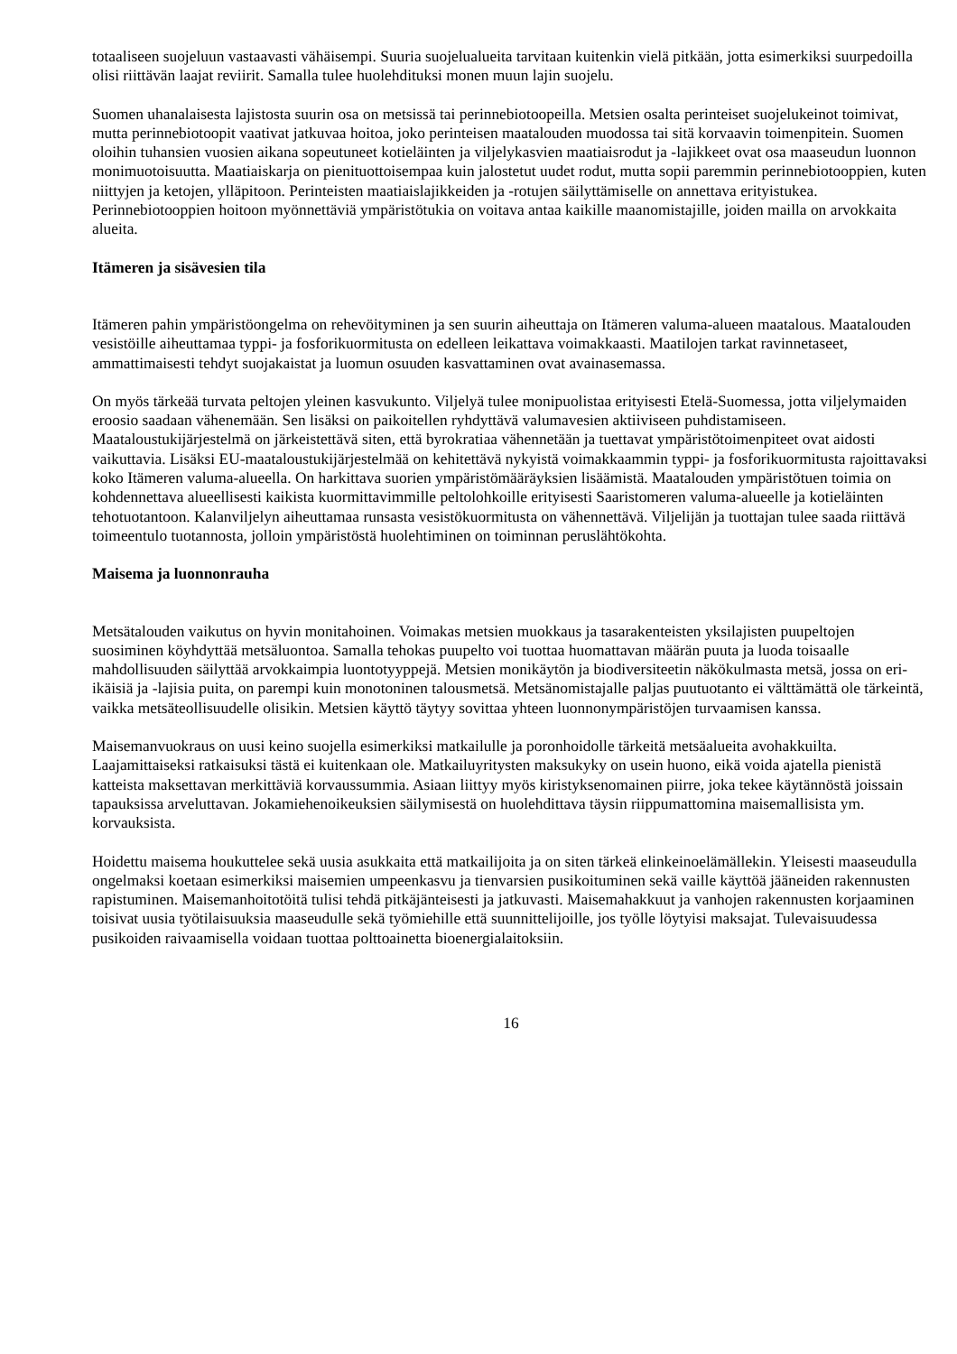totaaliseen suojeluun vastaavasti vähäisempi. Suuria suojelualueita tarvitaan kuitenkin vielä pitkään, jotta esimerkiksi suurpedoilla olisi riittävän laajat reviirit. Samalla tulee huolehdituksi monen muun lajin suojelu.
Suomen uhanalaisesta lajistosta suurin osa on metsissä tai perinnebiotoopeilla. Metsien osalta perinteiset suojelukeinot toimivat, mutta perinnebiotoopit vaativat jatkuvaa hoitoa, joko perinteisen maatalouden muodossa tai sitä korvaavin toimenpitein. Suomen oloihin tuhansien vuosien aikana sopeutuneet kotieläinten ja viljelykasvien maatiaisrodut ja -lajikkeet ovat osa maaseudun luonnon monimuotoisuutta. Maatiaiskarja on pienituottoisempaa kuin jalostetut uudet rodut, mutta sopii paremmin perinnebiotooppien, kuten niittyjen ja ketojen, ylläpitoon. Perinteisten maatiaislajikkeiden ja -rotujen säilyttämiselle on annettava erityistukea. Perinnebiotooppien hoitoon myönnettäviä ympäristötukia on voitava antaa kaikille maanomistajille, joiden mailla on arvokkaita alueita.
Itämeren ja sisävesien tila
Itämeren pahin ympäristöongelma on rehevöityminen ja sen suurin aiheuttaja on Itämeren valuma-alueen maatalous. Maatalouden vesistöille aiheuttamaa typpi- ja fosforikuormitusta on edelleen leikattava voimakkaasti. Maatilojen tarkat ravinnetaseet, ammattimaisesti tehdyt suojakaistat ja luomun osuuden kasvattaminen ovat avainasemassa.
On myös tärkeää turvata peltojen yleinen kasvukunto. Viljelyä tulee monipuolistaa erityisesti Etelä-Suomessa, jotta viljelymaiden eroosio saadaan vähenemään. Sen lisäksi on paikoitellen ryhdyttävä valumavesien aktiiviseen puhdistamiseen. Maataloustukijärjestelmä on järkeistettävä siten, että byrokratiaa vähennetään ja tuettavat ympäristötoimenpiteet ovat aidosti vaikuttavia. Lisäksi EU-maataloustukijärjestelmää on kehitettävä nykyistä voimakkaammin typpi- ja fosforikuormitusta rajoittavaksi koko Itämeren valuma-alueella. On harkittava suorien ympäristömääräyksien lisäämistä. Maatalouden ympäristötuen toimia on kohdennettava alueellisesti kaikista kuormittavimmille peltolohkoille erityisesti Saaristomeren valuma-alueelle ja kotieläinten tehotuotantoon. Kalanviljelyn aiheuttamaa runsasta vesistökuormitusta on vähennettävä. Viljelijän ja tuottajan tulee saada riittävä toimeentulo tuotannosta, jolloin ympäristöstä huolehtiminen on toiminnan peruslähtökohta.
Maisema ja luonnonrauha
Metsätalouden vaikutus on hyvin monitahoinen. Voimakas metsien muokkaus ja tasarakenteisten yksilajisten puupeltojen suosiminen köyhdyttää metsäluontoa. Samalla tehokas puupelto voi tuottaa huomattavan määrän puuta ja luoda toisaalle mahdollisuuden säilyttää arvokkaimpia luontotyyppejä. Metsien monikäytön ja biodiversiteetin näkökulmasta metsä, jossa on eri-ikäisiä ja -lajisia puita, on parempi kuin monotoninen talousmetsä. Metsänomistajalle paljas puutuotanto ei välttämättä ole tärkeintä, vaikka metsäteollisuudelle olisikin. Metsien käyttö täytyy sovittaa yhteen luonnonympäristöjen turvaamisen kanssa.
Maisemanvuokraus on uusi keino suojella esimerkiksi matkailulle ja poronhoidolle tärkeitä metsäalueita avohakkuilta. Laajamittaiseksi ratkaisuksi tästä ei kuitenkaan ole. Matkailuyritysten maksukyky on usein huono, eikä voida ajatella pienistä katteista maksettavan merkittäviä korvaussummia. Asiaan liittyy myös kiristyksenomainen piirre, joka tekee käytännöstä joissain tapauksissa arveluttavan. Jokamiehenoikeuksien säilymisestä on huolehdittava täysin riippumattomina maisemallisista ym. korvauksista.
Hoidettu maisema houkuttelee sekä uusia asukkaita että matkailijoita ja on siten tärkeä elinkeinoelämällekin. Yleisesti maaseudulla ongelmaksi koetaan esimerkiksi maisemien umpeenkasvu ja tienvarsien pusikoituminen sekä vaille käyttöä jääneiden rakennusten rapistuminen. Maisemanhoitotöitä tulisi tehdä pitkäjänteisesti ja jatkuvasti. Maisemahakkuut ja vanhojen rakennusten korjaaminen toisivat uusia työtilaisuuksia maaseudulle sekä työmiehille että suunnittelijoille, jos työlle löytyisi maksajat. Tulevaisuudessa pusikoiden raivaamisella voidaan tuottaa polttoainetta bioenergialaitoksiin.
16